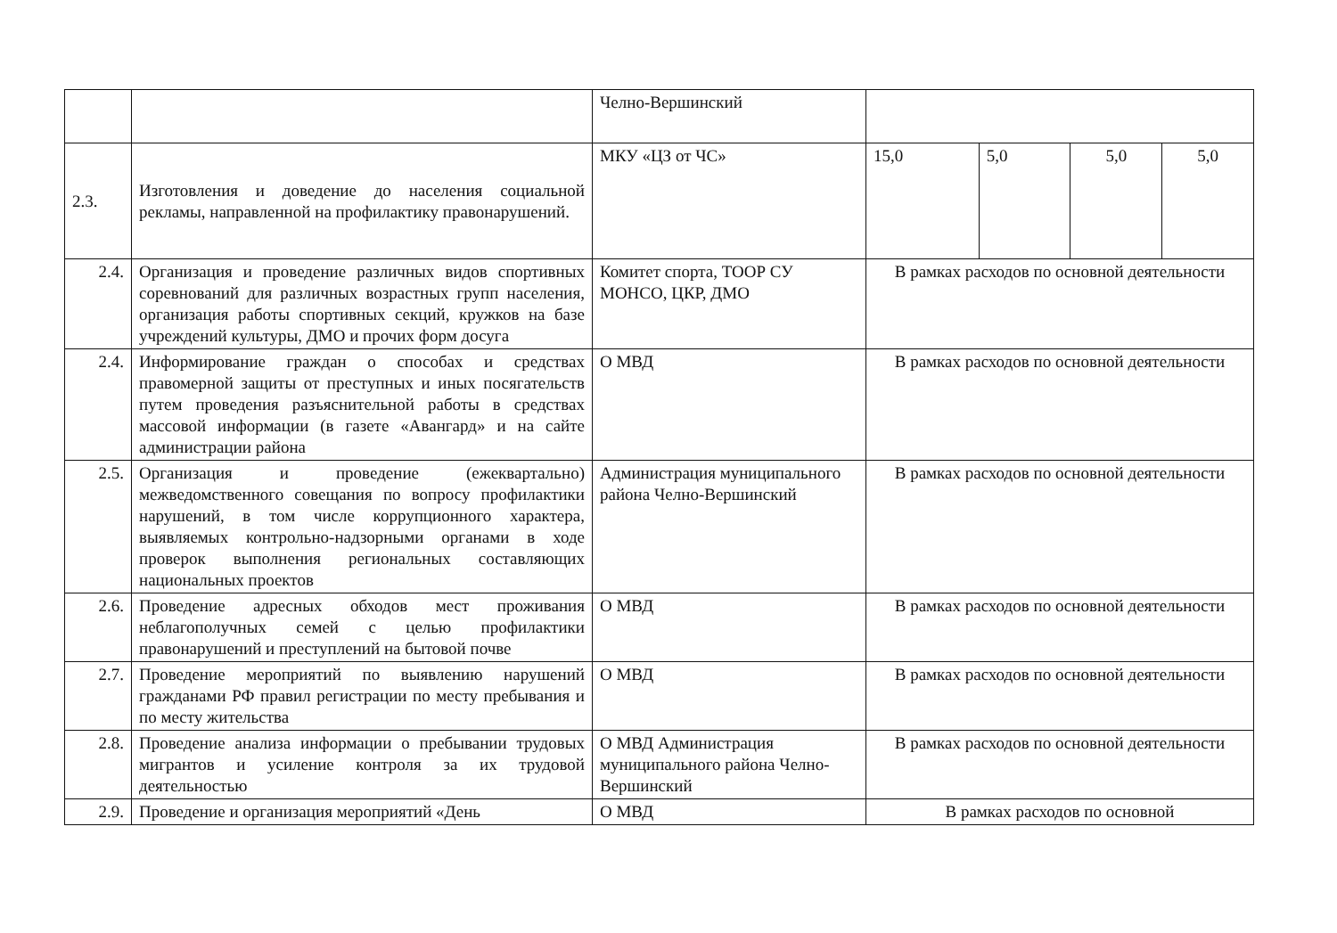| | | Челно-Вершинский | | | | |
| 2.3. | Изготовления и доведение до населения социальной рекламы, направленной на профилактику правонарушений. | МКУ «ЦЗ от ЧС» | 15,0 | 5,0 | 5,0 | 5,0 |
| 2.4. | Организация и проведение различных видов спортивных соревнований для различных возрастных групп населения, организация работы спортивных секций, кружков на базе учреждений культуры, ДМО и прочих форм досуга | Комитет спорта, ТООР СУ МОНСО, ЦКР, ДМО | В рамках расходов по основной деятельности | | | |
| 2.4. | Информирование граждан о способах и средствах правомерной защиты от преступных и иных посягательств путем проведения разъяснительной работы в средствах массовой информации (в газете «Авангард» и на сайте администрации района | О МВД | В рамках расходов по основной деятельности | | | |
| 2.5. | Организация и проведение (ежеквартально) межведомственного совещания по вопросу профилактики нарушений, в том числе коррупционного характера, выявляемых контрольно-надзорными органами в ходе проверок выполнения региональных составляющих национальных проектов | Администрация муниципального района Челно-Вершинский | В рамках расходов по основной деятельности | | | |
| 2.6. | Проведение адресных обходов мест проживания неблагополучных семей с целью профилактики правонарушений и преступлений на бытовой почве | О МВД | В рамках расходов по основной деятельности | | | |
| 2.7. | Проведение мероприятий по выявлению нарушений гражданами РФ правил регистрации по месту пребывания и по месту жительства | О МВД | В рамках расходов по основной деятельности | | | |
| 2.8. | Проведение анализа информации о пребывании трудовых мигрантов и усиление контроля за их трудовой деятельностью | О МВД Администрация муниципального района Челно-Вершинский | В рамках расходов по основной деятельности | | | |
| 2.9. | Проведение и организация мероприятий «День | О МВД | В рамках расходов по основной | | | |